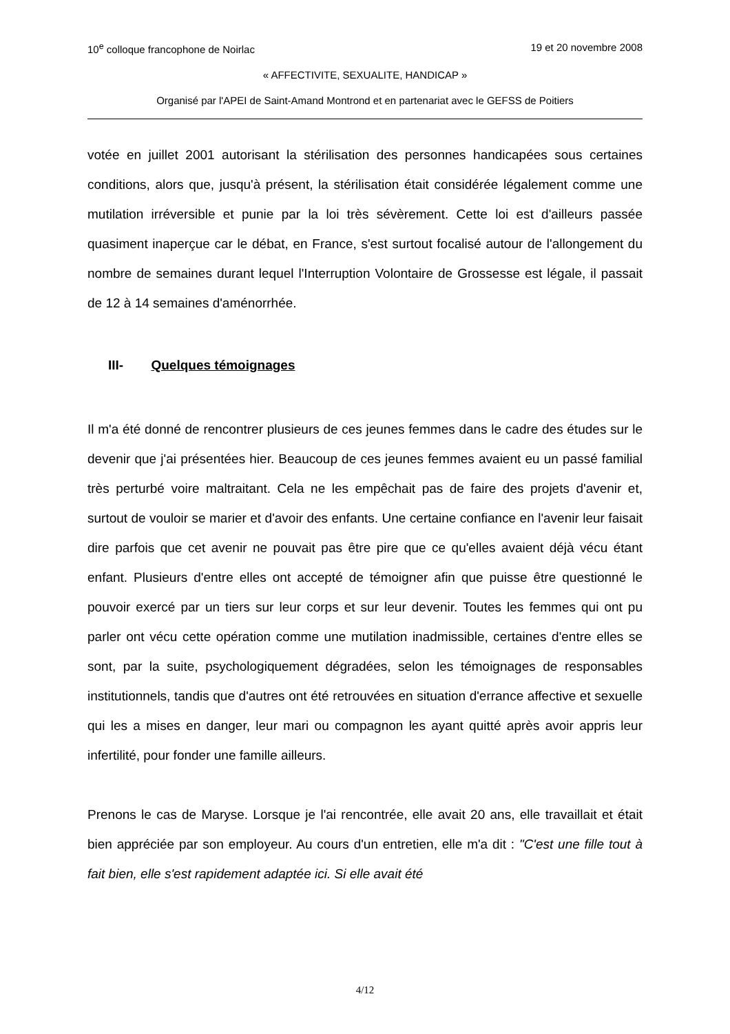10<sup>e</sup> colloque francophone de Noirlac 19 et 20 novembre 2008
« AFFECTIVITE, SEXUALITE, HANDICAP »
Organisé par l'APEI de Saint-Amand Montrond et en partenariat avec le GEFSS de Poitiers
votée en juillet 2001 autorisant la stérilisation des personnes handicapées sous certaines conditions, alors que, jusqu'à présent, la stérilisation était considérée légalement comme une mutilation irréversible et punie par la loi très sévèrement. Cette loi est d'ailleurs passée quasiment inaperçue car le débat, en France, s'est surtout focalisé autour de l'allongement du nombre de semaines durant lequel l'Interruption Volontaire de Grossesse est légale, il passait de 12 à 14 semaines d'aménorrhée.
III- Quelques témoignages
Il m'a été donné de rencontrer plusieurs de ces jeunes femmes dans le cadre des études sur le devenir que j'ai présentées hier. Beaucoup de ces jeunes femmes avaient eu un passé familial très perturbé voire maltraitant. Cela ne les empêchait pas de faire des projets d'avenir et, surtout de vouloir se marier et d'avoir des enfants. Une certaine confiance en l'avenir leur faisait dire parfois que cet avenir ne pouvait pas être pire que ce qu'elles avaient déjà vécu étant enfant. Plusieurs d'entre elles ont accepté de témoigner afin que puisse être questionné le pouvoir exercé par un tiers sur leur corps et sur leur devenir. Toutes les femmes qui ont pu parler ont vécu cette opération comme une mutilation inadmissible, certaines d'entre elles se sont, par la suite, psychologiquement dégradées, selon les témoignages de responsables institutionnels, tandis que d'autres ont été retrouvées en situation d'errance affective et sexuelle qui les a mises en danger, leur mari ou compagnon les ayant quitté après avoir appris leur infertilité, pour fonder une famille ailleurs.
Prenons le cas de Maryse. Lorsque je l'ai rencontrée, elle avait 20 ans, elle travaillait et était bien appréciée par son employeur. Au cours d'un entretien, elle m'a dit : "C'est une fille tout à fait bien, elle s'est rapidement adaptée ici. Si elle avait été
4/12